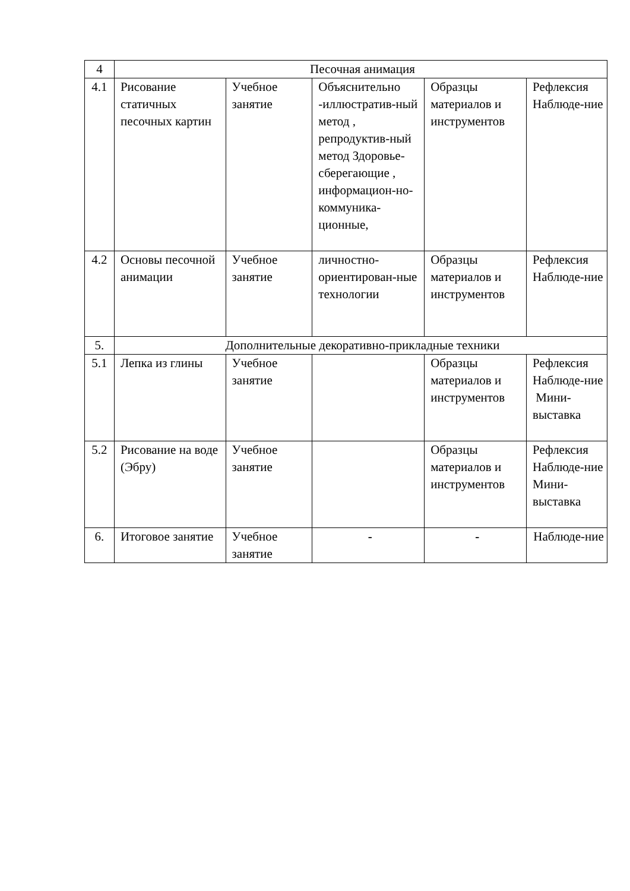| 4 | Песочная анимация | | | | |
| 4.1 | Рисование статичных песочных картин | Учебное занятие | Объяснительно -иллюстратив-ный метод , репродуктив-ный метод Здоровье-сберегающие , информацион-но-коммуника-ционные, | Образцы материалов и инструментов | Рефлексия Наблюде-ние |
| 4.2 | Основы песочной анимации | Учебное занятие | личностно-ориентирован-ные технологии | Образцы материалов и инструментов | Рефлексия Наблюде-ние |
| 5. | Дополнительные декоративно-прикладные техники | | | | |
| 5.1 | Лепка из глины | Учебное занятие | | Образцы материалов и инструментов | Рефлексия Наблюде-ние Мини-выставка |
| 5.2 | Рисование на воде (Эбру) | Учебное занятие | | Образцы материалов и инструментов | Рефлексия Наблюде-ние Мини-выставка |
| 6. | Итоговое занятие | Учебное занятие | - | - | Наблюде-ние |